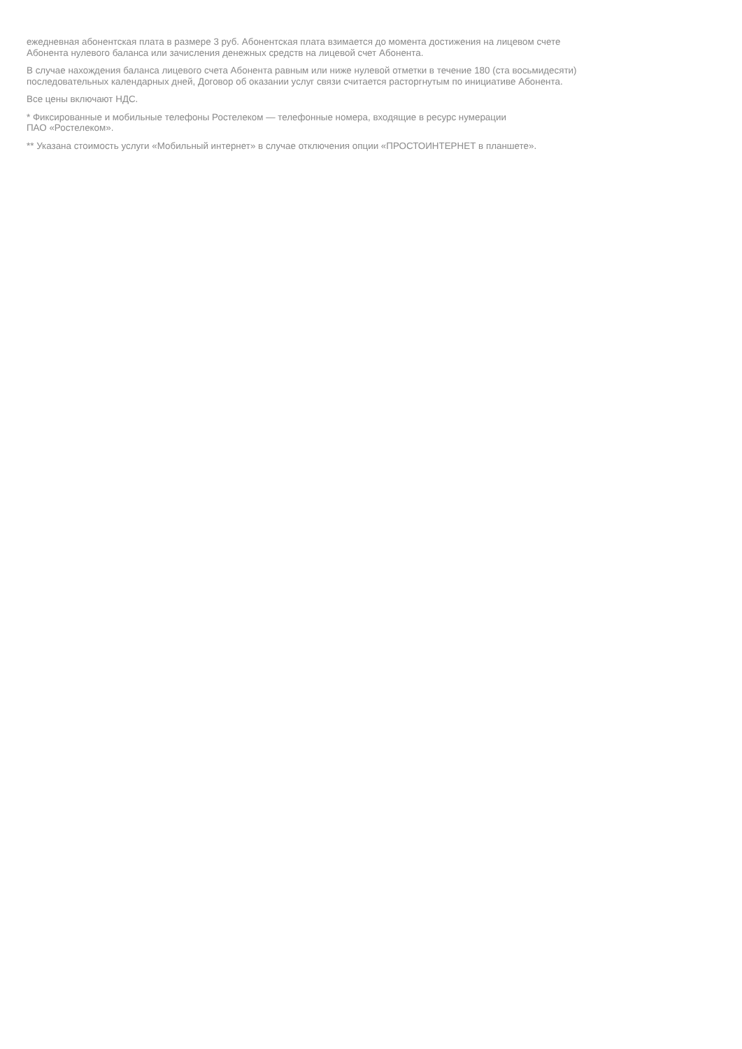ежедневная абонентская плата в размере 3 руб. Абонентская плата взимается до момента достижения на лицевом счете
Абонента нулевого баланса или зачисления денежных средств на лицевой счет Абонента.
В случае нахождения баланса лицевого счета Абонента равным или ниже нулевой отметки в течение 180 (ста восьмидесяти)
последовательных календарных дней, Договор об оказании услуг связи считается расторгнутым по инициативе Абонента.
Все цены включают НДС.
* Фиксированные и мобильные телефоны Ростелеком — телефонные номера, входящие в ресурс нумерации
ПАО «Ростелеком».
** Указана стоимость услуги «Мобильный интернет» в случае отключения опции «ПРОСТОИНТЕРНЕТ в планшете».